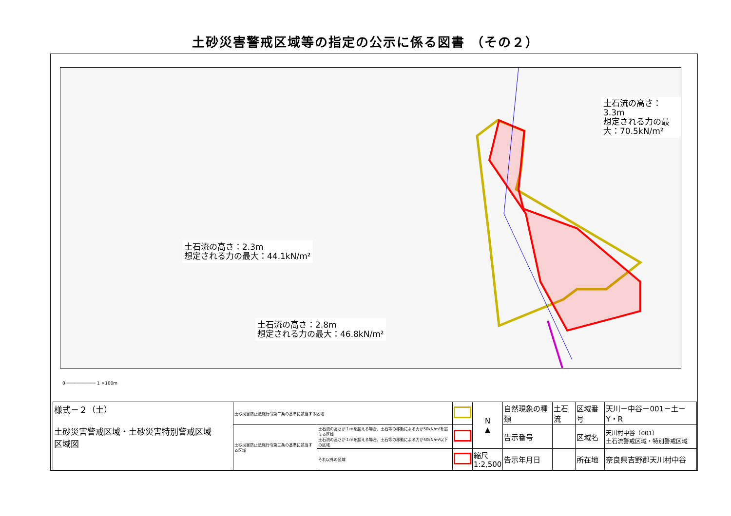土砂災害警戒区域等の指定の公示に係る図書 （その２）
土石流の高さ：3.3m
想定される力の最大：70.5kN/m²
土石流の高さ：2.3m
想定される力の最大：44.1kN/m²
土石流の高さ：2.8m
想定される力の最大：46.8kN/m²
0 ─────────── 1 ×100m
| 様式－２（土） 土砂災害警戒区域・土砂災害特別警戒区域 区域図 | 土砂災害防止法施行令第二条の基準に該当する区域 | | | N ▲ | 自然現象の種類 | 土石流 | 区域番号 | 天川－中谷－001－土－Y・R |
| | 土砂災害防止法施行令第三条の基準に該当する区域 | 土石流の高さが１ｍを超える場合、土石等の移動による力が50kN/m²を超える区域 土石流の高さが１ｍを超える場合、土石等の移動による力が50kN/m²以下の区域 | | | 告示番号 | | 区域名 | 天川村中谷（001） 土石流警戒区域・特別警戒区域 |
| | | それ以外の区域 | | 縮尺 1:2,500 | 告示年月日 | | 所在地 | 奈良県吉野郡天川村中谷 |